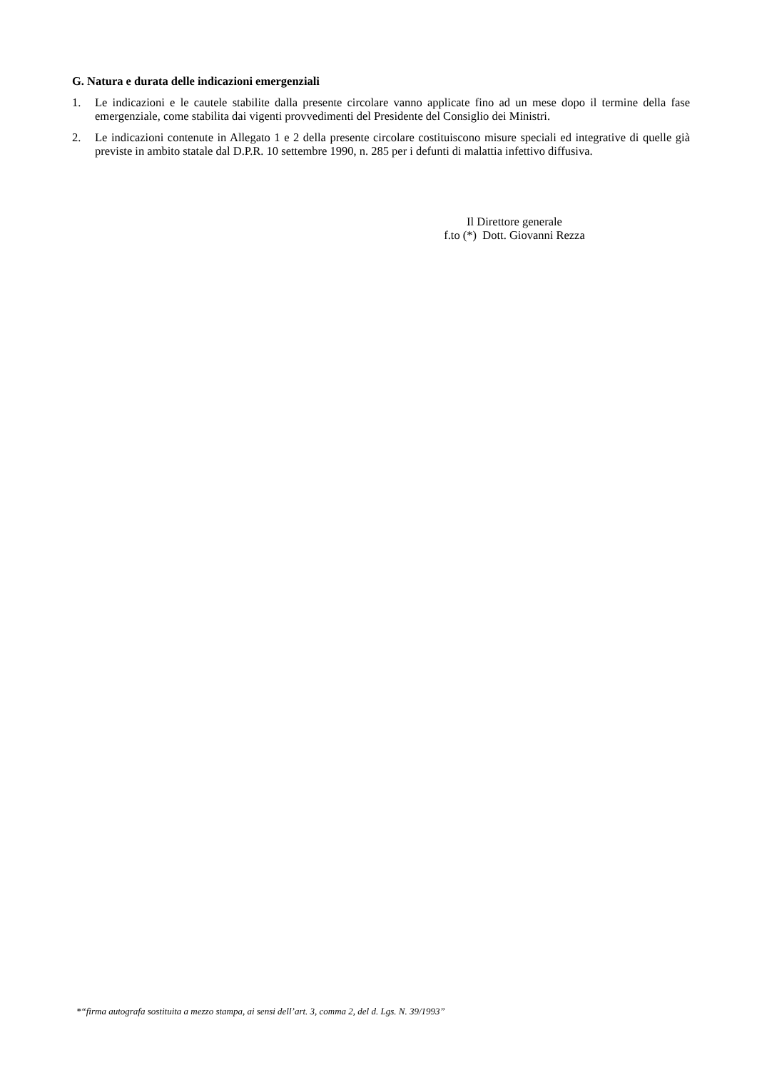G. Natura e durata delle indicazioni emergenziali
1. Le indicazioni e le cautele stabilite dalla presente circolare vanno applicate fino ad un mese dopo il termine della fase emergenziale, come stabilita dai vigenti provvedimenti del Presidente del Consiglio dei Ministri.
2. Le indicazioni contenute in Allegato 1 e 2 della presente circolare costituiscono misure speciali ed integrative di quelle già previste in ambito statale dal D.P.R. 10 settembre 1990, n. 285 per i defunti di malattia infettivo diffusiva.
Il Direttore generale
f.to (*) Dott. Giovanni Rezza
*“firma autografa sostituita a mezzo stampa, ai sensi dell’art. 3, comma 2, del d. Lgs. N. 39/1993”